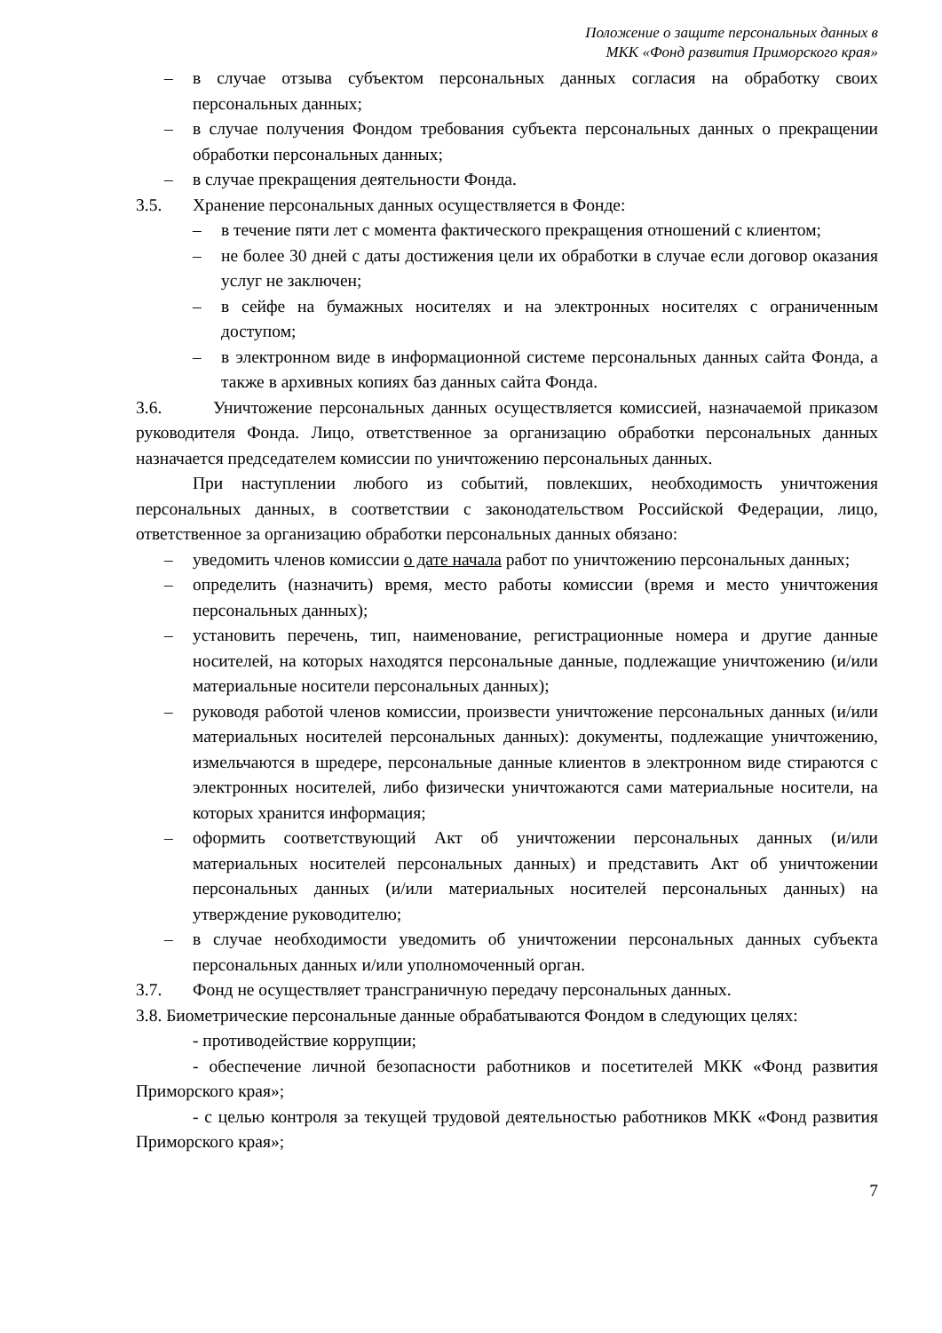Положение о защите персональных данных в
МКК «Фонд развития Приморского края»
– в случае отзыва субъектом персональных данных согласия на обработку своих персональных данных;
– в случае получения Фондом требования субъекта персональных данных о прекращении обработки персональных данных;
– в случае прекращения деятельности Фонда.
3.5. Хранение персональных данных осуществляется в Фонде:
– в течение пяти лет с момента фактического прекращения отношений с клиентом;
– не более 30 дней с даты достижения цели их обработки в случае если договор оказания услуг не заключен;
– в сейфе на бумажных носителях и на электронных носителях с ограниченным доступом;
– в электронном виде в информационной системе персональных данных сайта Фонда, а также в архивных копиях баз данных сайта Фонда.
3.6. Уничтожение персональных данных осуществляется комиссией, назначаемой приказом руководителя Фонда. Лицо, ответственное за организацию обработки персональных данных назначается председателем комиссии по уничтожению персональных данных.
При наступлении любого из событий, повлекших, необходимость уничтожения персональных данных, в соответствии с законодательством Российской Федерации, лицо, ответственное за организацию обработки персональных данных обязано:
– уведомить членов комиссии о дате начала работ по уничтожению персональных данных;
– определить (назначить) время, место работы комиссии (время и место уничтожения персональных данных);
– установить перечень, тип, наименование, регистрационные номера и другие данные носителей, на которых находятся персональные данные, подлежащие уничтожению (и/или материальные носители персональных данных);
– руководя работой членов комиссии, произвести уничтожение персональных данных (и/или материальных носителей персональных данных): документы, подлежащие уничтожению, измельчаются в шредере, персональные данные клиентов в электронном виде стираются с электронных носителей, либо физически уничтожаются сами материальные носители, на которых хранится информация;
– оформить соответствующий Акт об уничтожении персональных данных (и/или материальных носителей персональных данных) и представить Акт об уничтожении персональных данных (и/или материальных носителей персональных данных) на утверждение руководителю;
– в случае необходимости уведомить об уничтожении персональных данных субъекта персональных данных и/или уполномоченный орган.
3.7. Фонд не осуществляет трансграничную передачу персональных данных.
3.8. Биометрические персональные данные обрабатываются Фондом в следующих целях:
- противодействие коррупции;
- обеспечение личной безопасности работников и посетителей МКК «Фонд развития Приморского края»;
- с целью контроля за текущей трудовой деятельностью работников МКК «Фонд развития Приморского края»;
7